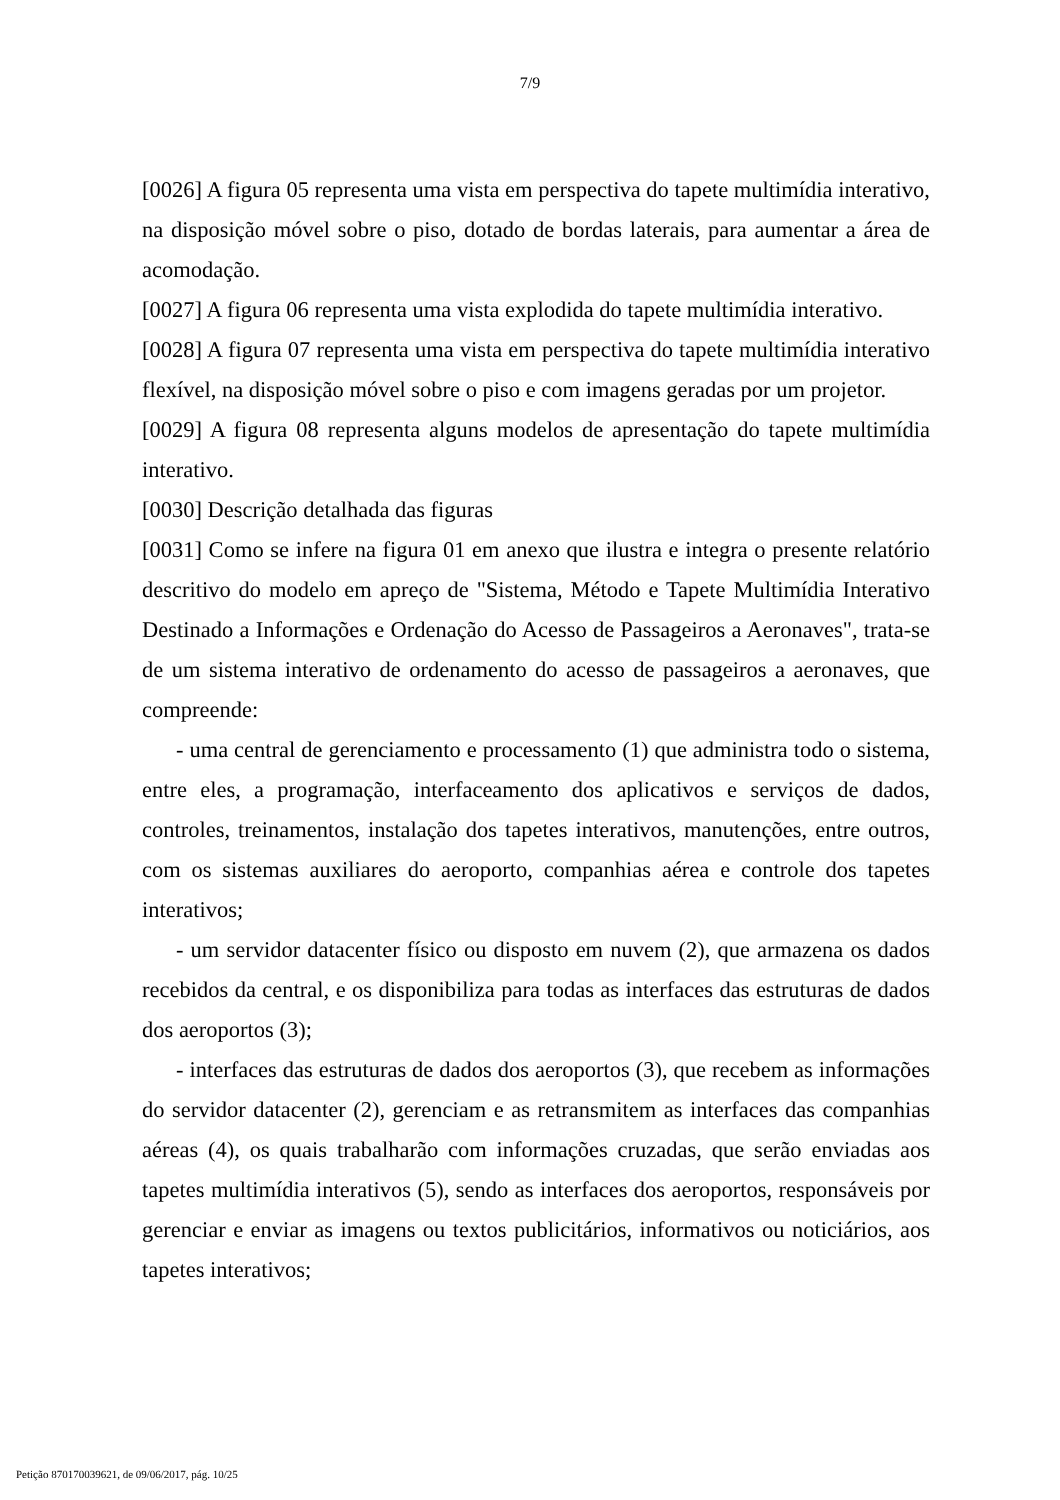7/9
[0026] A figura 05 representa uma vista em perspectiva do tapete multimídia interativo, na disposição móvel sobre o piso, dotado de bordas laterais, para aumentar a área de acomodação.
[0027] A figura 06 representa uma vista explodida do tapete multimídia interativo.
[0028] A figura 07 representa uma vista em perspectiva do tapete multimídia interativo flexível, na disposição móvel sobre o piso e com imagens geradas por um projetor.
[0029] A figura 08 representa alguns modelos de apresentação do tapete multimídia interativo.
[0030] Descrição detalhada das figuras
[0031] Como se infere na figura 01 em anexo que ilustra e integra o presente relatório descritivo do modelo em apreço de "Sistema, Método e Tapete Multimídia Interativo Destinado a Informações e Ordenação do Acesso de Passageiros a Aeronaves", trata-se de um sistema interativo de ordenamento do acesso de passageiros a aeronaves, que compreende:
- uma central de gerenciamento e processamento (1) que administra todo o sistema, entre eles, a programação, interfaceamento dos aplicativos e serviços de dados, controles, treinamentos, instalação dos tapetes interativos, manutenções, entre outros, com os sistemas auxiliares do aeroporto, companhias aérea e controle dos tapetes interativos;
- um servidor datacenter físico ou disposto em nuvem (2), que armazena os dados recebidos da central, e os disponibiliza para todas as interfaces das estruturas de dados dos aeroportos (3);
- interfaces das estruturas de dados dos aeroportos (3), que recebem as informações do servidor datacenter (2), gerenciam e as retransmitem as interfaces das companhias aéreas (4), os quais trabalharão com informações cruzadas, que serão enviadas aos tapetes multimídia interativos (5), sendo as interfaces dos aeroportos, responsáveis por gerenciar e enviar as imagens ou textos publicitários, informativos ou noticiários, aos tapetes interativos;
Petição 870170039621, de 09/06/2017, pág. 10/25